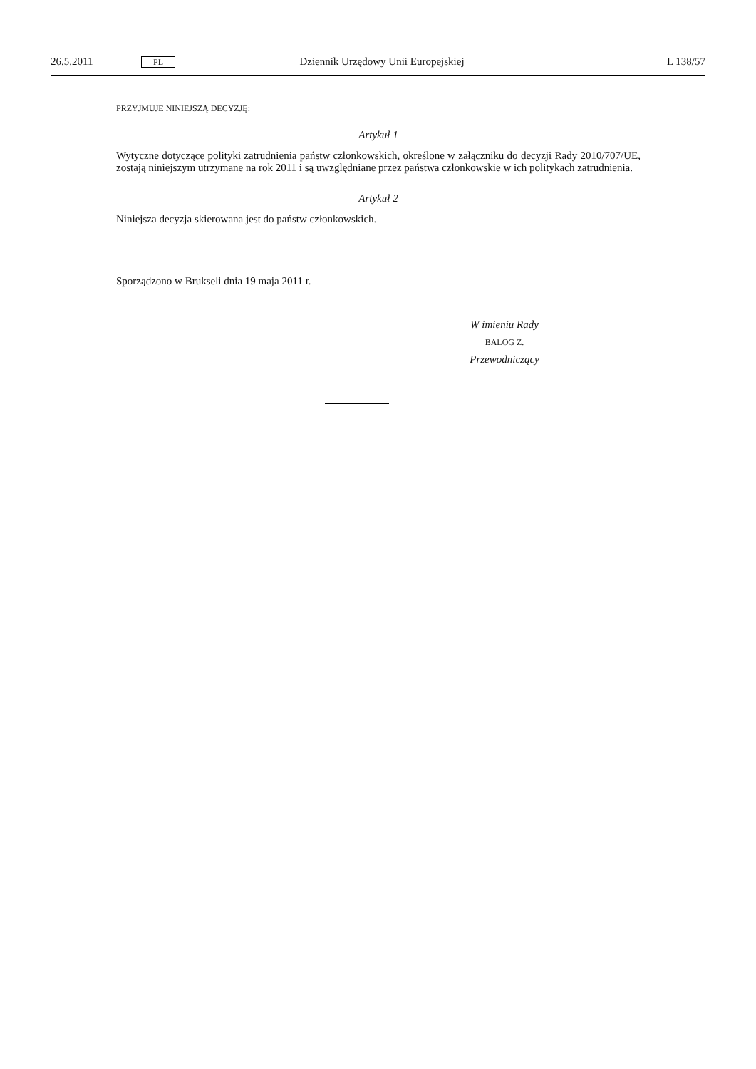26.5.2011 PL Dziennik Urzędowy Unii Europejskiej L 138/57
PRZYJMUJE NINIEJSZĄ DECYZJĘ:
Artykuł 1
Wytyczne dotyczące polityki zatrudnienia państw członkowskich, określone w załączniku do decyzji Rady 2010/707/UE, zostają niniejszym utrzymane na rok 2011 i są uwzględniane przez państwa członkowskie w ich politykach zatrudnienia.
Artykuł 2
Niniejsza decyzja skierowana jest do państw członkowskich.
Sporządzono w Brukseli dnia 19 maja 2011 r.
W imieniu Rady
BALOG Z.
Przewodniczący